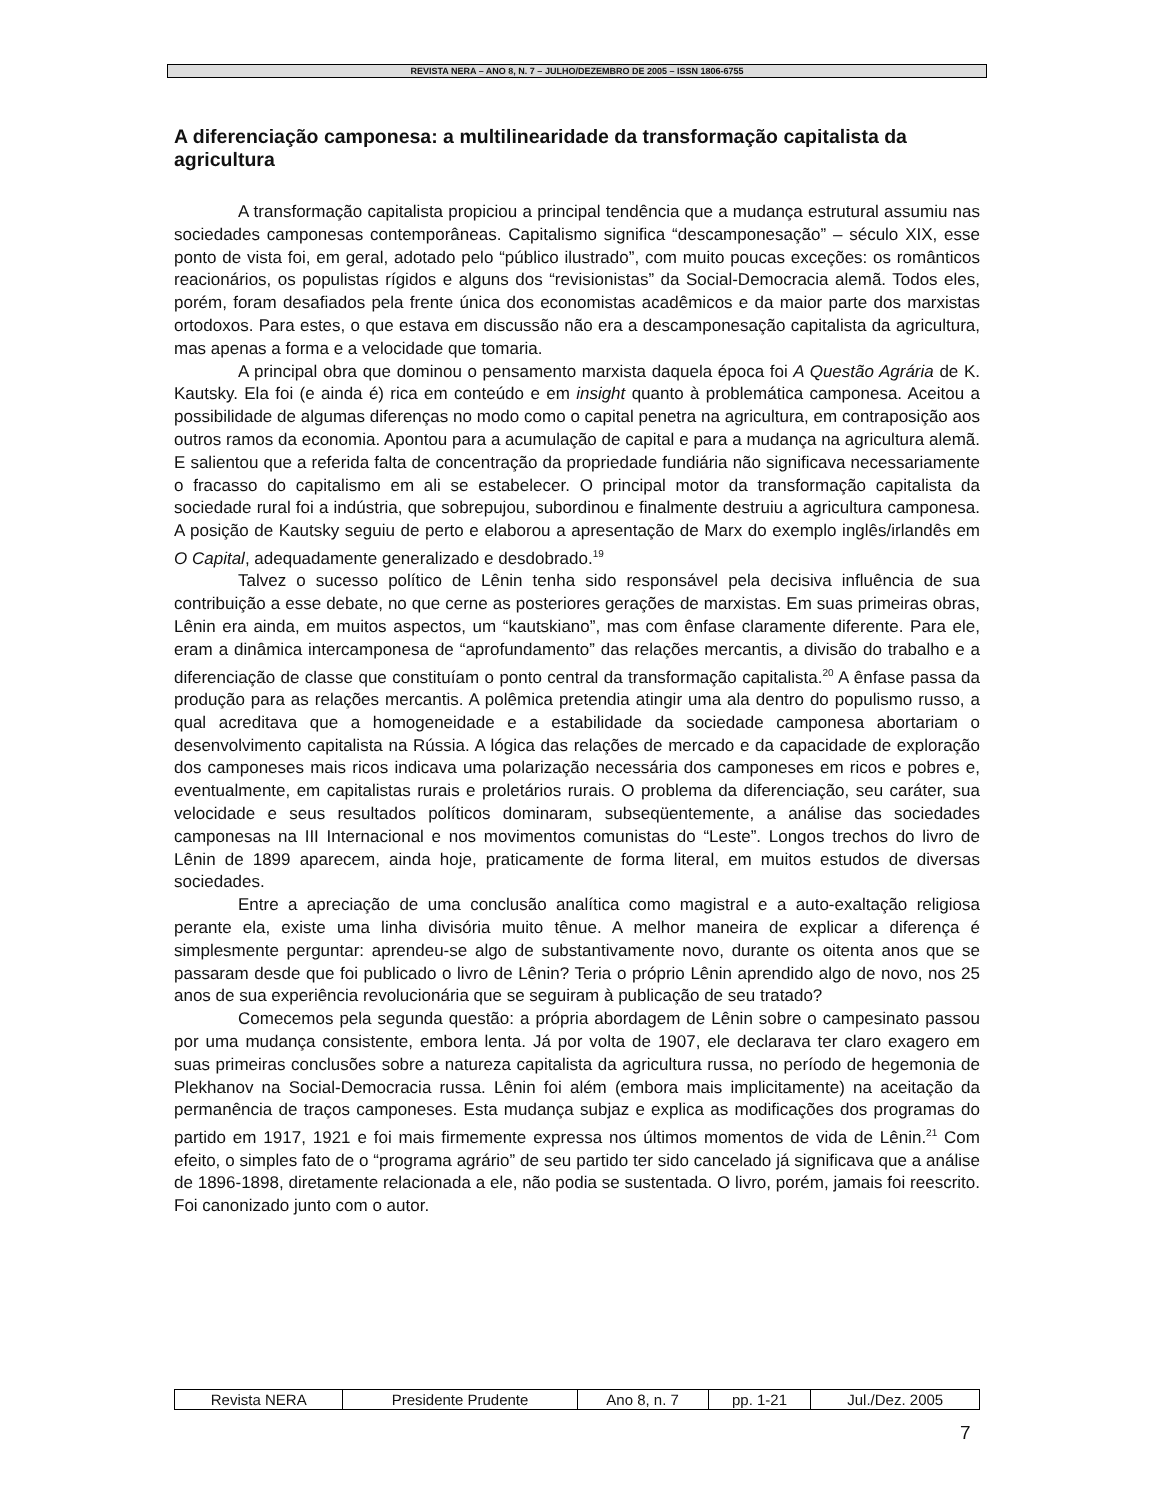REVISTA NERA – ANO 8, N. 7 – JULHO/DEZEMBRO DE 2005 – ISSN 1806-6755
A diferenciação camponesa: a multilinearidade da transformação capitalista da agricultura
A transformação capitalista propiciou a principal tendência que a mudança estrutural assumiu nas sociedades camponesas contemporâneas. Capitalismo significa “descamponesação” – século XIX, esse ponto de vista foi, em geral, adotado pelo “público ilustrado”, com muito poucas exceções: os românticos reacionários, os populistas rígidos e alguns dos “revisionistas” da Social-Democracia alemã. Todos eles, porém, foram desafiados pela frente única dos economistas acadêmicos e da maior parte dos marxistas ortodoxos. Para estes, o que estava em discussão não era a descamponesação capitalista da agricultura, mas apenas a forma e a velocidade que tomaria.
A principal obra que dominou o pensamento marxista daquela época foi A Questão Agrária de K. Kautsky. Ela foi (e ainda é) rica em conteúdo e em insight quanto à problemática camponesa. Aceitou a possibilidade de algumas diferenças no modo como o capital penetra na agricultura, em contraposição aos outros ramos da economia. Apontou para a acumulação de capital e para a mudança na agricultura alemã. E salientou que a referida falta de concentração da propriedade fundiária não significava necessariamente o fracasso do capitalismo em ali se estabelecer. O principal motor da transformação capitalista da sociedade rural foi a indústria, que sobrepujou, subordinou e finalmente destruiu a agricultura camponesa. A posição de Kautsky seguiu de perto e elaborou a apresentação de Marx do exemplo inglês/irlandês em O Capital, adequadamente generalizado e desdobrado.<sup>19</sup>
Talvez o sucesso político de Lênin tenha sido responsável pela decisiva influência de sua contribuição a esse debate, no que cerne as posteriores gerações de marxistas. Em suas primeiras obras, Lênin era ainda, em muitos aspectos, um “kautskiano”, mas com ênfase claramente diferente. Para ele, eram a dinâmica intercamponesa de “aprofundamento” das relações mercantis, a divisão do trabalho e a diferenciação de classe que constituíam o ponto central da transformação capitalista.<sup>20</sup> A ênfase passa da produção para as relações mercantis. A polêmica pretendia atingir uma ala dentro do populismo russo, a qual acreditava que a homogeneidade e a estabilidade da sociedade camponesa abortariam o desenvolvimento capitalista na Rússia. A lógica das relações de mercado e da capacidade de exploração dos camponeses mais ricos indicava uma polarização necessária dos camponeses em ricos e pobres e, eventualmente, em capitalistas rurais e proletários rurais. O problema da diferenciação, seu caráter, sua velocidade e seus resultados políticos dominaram, subseqüentemente, a análise das sociedades camponesas na III Internacional e nos movimentos comunistas do “Leste”. Longos trechos do livro de Lênin de 1899 aparecem, ainda hoje, praticamente de forma literal, em muitos estudos de diversas sociedades.
Entre a apreciação de uma conclusão analítica como magistral e a auto-exaltação religiosa perante ela, existe uma linha divisória muito tênue. A melhor maneira de explicar a diferença é simplesmente perguntar: aprendeu-se algo de substantivamente novo, durante os oitenta anos que se passaram desde que foi publicado o livro de Lênin? Teria o próprio Lênin aprendido algo de novo, nos 25 anos de sua experiência revolucionária que se seguiram à publicação de seu tratado?
Comecemos pela segunda questão: a própria abordagem de Lênin sobre o campesinato passou por uma mudança consistente, embora lenta. Já por volta de 1907, ele declarava ter claro exagero em suas primeiras conclusões sobre a natureza capitalista da agricultura russa, no período de hegemonia de Plekhanov na Social-Democracia russa. Lênin foi além (embora mais implicitamente) na aceitação da permanência de traços camponeses. Esta mudança subjaz e explica as modificações dos programas do partido em 1917, 1921 e foi mais firmemente expressa nos últimos momentos de vida de Lênin.<sup>21</sup> Com efeito, o simples fato de o “programa agrário” de seu partido ter sido cancelado já significava que a análise de 1896-1898, diretamente relacionada a ele, não podia se sustentada. O livro, porém, jamais foi reescrito. Foi canonizado junto com o autor.
| Revista NERA | Presidente Prudente | Ano 8, n. 7 | pp. 1-21 | Jul./Dez. 2005 |
7